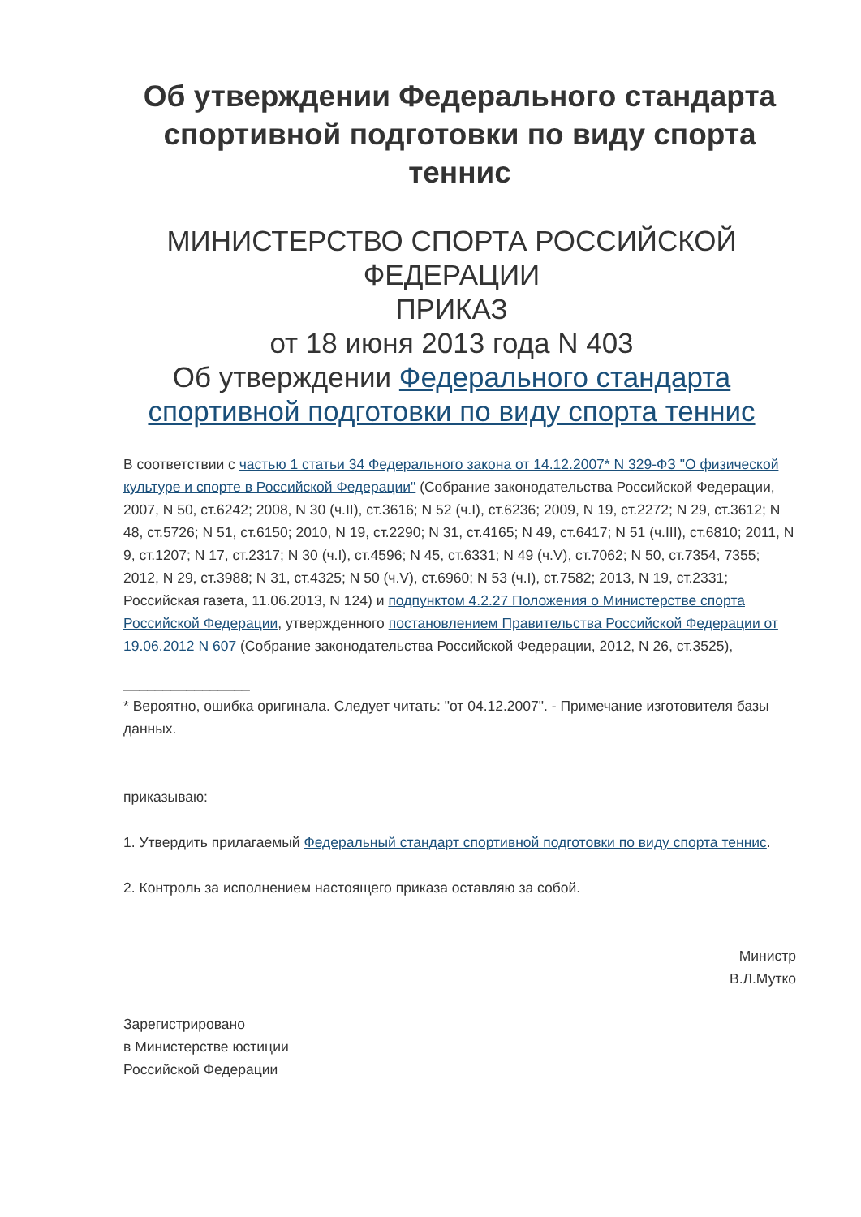Об утверждении Федерального стандарта спортивной подготовки по виду спорта теннис
МИНИСТЕРСТВО СПОРТА РОССИЙСКОЙ ФЕДЕРАЦИИ
ПРИКАЗ
от 18 июня 2013 года N 403
Об утверждении Федерального стандарта спортивной подготовки по виду спорта теннис
В соответствии с частью 1 статьи 34 Федерального закона от 14.12.2007* N 329-ФЗ "О физической культуре и спорте в Российской Федерации" (Собрание законодательства Российской Федерации, 2007, N 50, ст.6242; 2008, N 30 (ч.II), ст.3616; N 52 (ч.I), ст.6236; 2009, N 19, ст.2272; N 29, ст.3612; N 48, ст.5726; N 51, ст.6150; 2010, N 19, ст.2290; N 31, ст.4165; N 49, ст.6417; N 51 (ч.III), ст.6810; 2011, N 9, ст.1207; N 17, ст.2317; N 30 (ч.I), ст.4596; N 45, ст.6331; N 49 (ч.V), ст.7062; N 50, ст.7354, 7355; 2012, N 29, ст.3988; N 31, ст.4325; N 50 (ч.V), ст.6960; N 53 (ч.I), ст.7582; 2013, N 19, ст.2331; Российская газета, 11.06.2013, N 124) и подпунктом 4.2.27 Положения о Министерстве спорта Российской Федерации, утвержденного постановлением Правительства Российской Федерации от 19.06.2012 N 607 (Собрание законодательства Российской Федерации, 2012, N 26, ст.3525),
________________
* Вероятно, ошибка оригинала. Следует читать: "от 04.12.2007". - Примечание изготовителя базы данных.
приказываю:
1. Утвердить прилагаемый Федеральный стандарт спортивной подготовки по виду спорта теннис.
2. Контроль за исполнением настоящего приказа оставляю за собой.
Министр
В.Л.Мутко
Зарегистрировано
в Министерстве юстиции
Российской Федерации